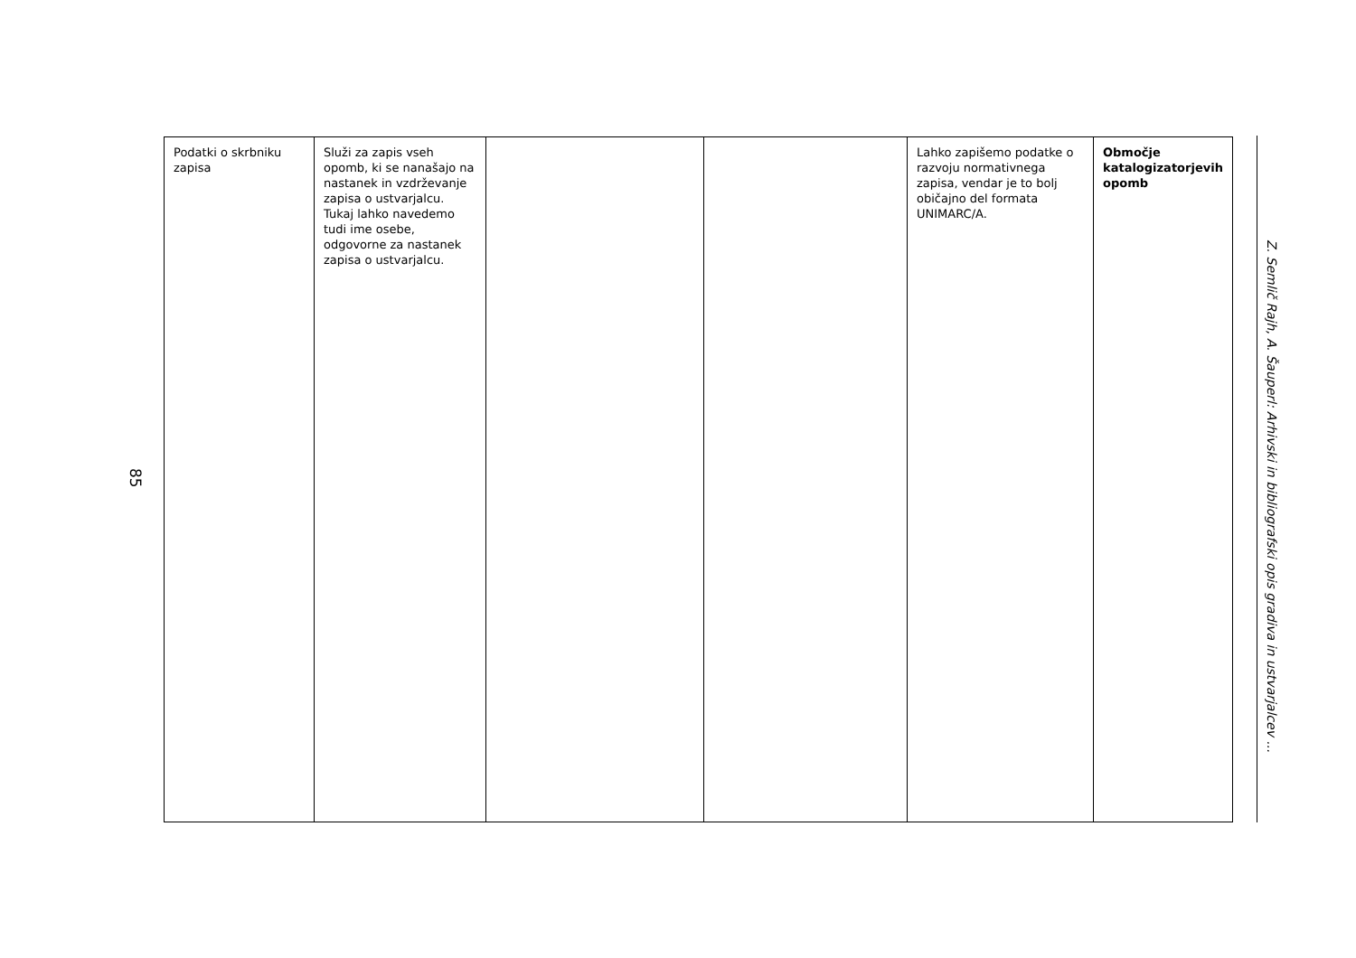85
| Podatki o skrbniku zapisa | Služi za zapis vseh opomb, ki se nanašajo na nastanek in vzdrževanje zapisa o ustvarjalcu. Tukaj lahko navedemo tudi ime osebe, odgovorne za nastanek zapisa o ustvarjalcu. | | | Lahko zapišemo podatke o razvoju normativnega zapisa, vendar je to bolj običajno del formata UNIMARC/A. | Območje katalogizatorjevih opomb |
Z. Semlič Rajh, A. Šauperl: Arhivski in bibliografski opis gradiva in ustvarjalcev ...